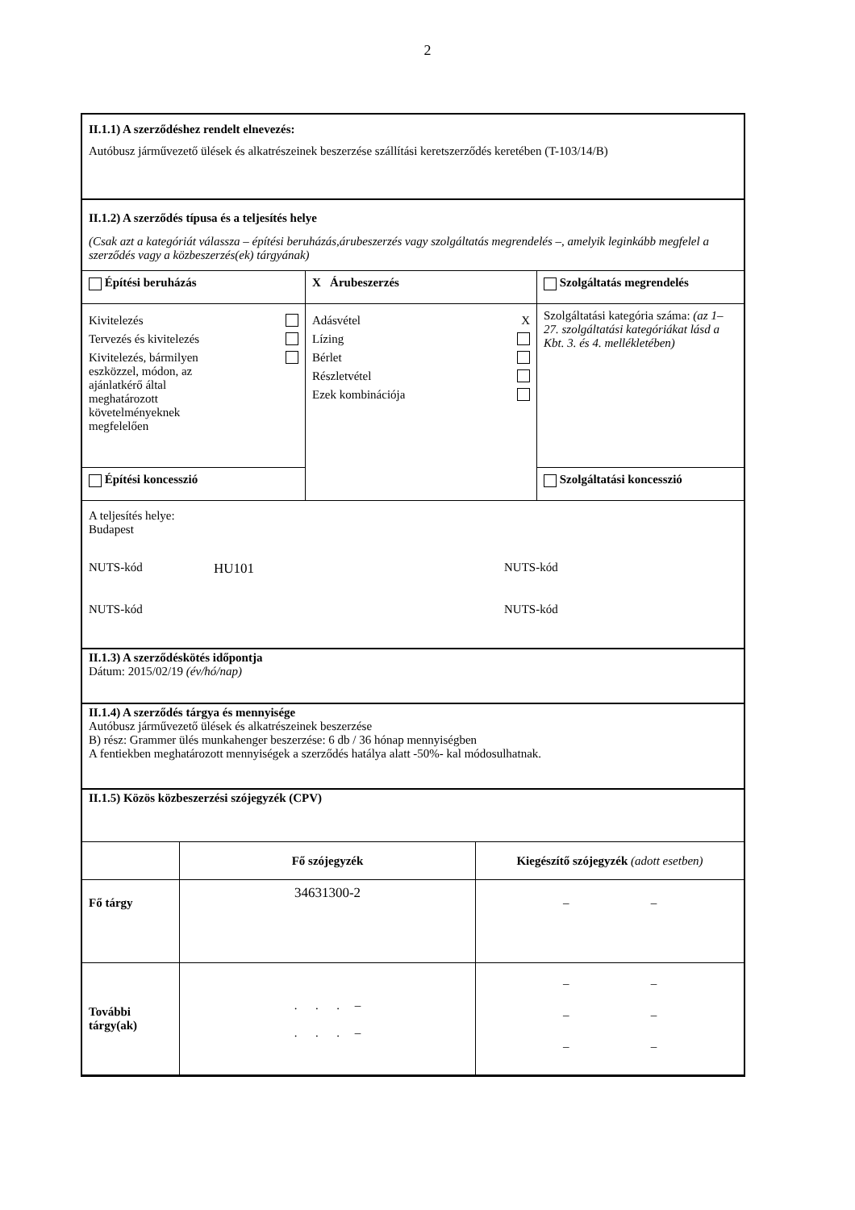2
II.1.1) A szerződéshez rendelt elnevezés:
Autóbusz járművezető ülések és alkatrészeinek beszerzése szállítási keretszerződés keretében (T-103/14/B)
II.1.2) A szerződés típusa és a teljesítés helye
(Csak azt a kategóriát válassza – építési beruházás,árubeszerzés vagy szolgáltatás megrendelés –, amelyik leginkább megfelel a szerződés vagy a közbeszerzés(ek) tárgyának)
| Építési beruházás | X Árubeszerzés | Szolgáltatás megrendelés |
| --- | --- | --- |
| Kivitelezés Tervezés és kivitelezés Kivitelezés, bármilyen eszközzel, módon, az ajánlatkérő által meghatározott követelményeknek megfelelően | Adásvétel X Lízing Bérlet Részletvétel Ezek kombinációja | Szolgáltatási kategória száma: (az 1–27. szolgáltatási kategóriákat lásd a Kbt. 3. és 4. mellékletében) |
| Építési koncesszió | | Szolgáltatási koncesszió |
A teljesítés helye:
Budapest
NUTS-kód HU101 NUTS-kód
NUTS-kód NUTS-kód
II.1.3) A szerződéskötés időpontja
Dátum: 2015/02/19 (év/hó/nap)
II.1.4) A szerződés tárgya és mennyisége
Autóbusz járművezető ülések és alkatrészeinek beszerzése
B) rész: Grammer ülés munkahenger beszerzése: 6 db / 36 hónap mennyiségben
A fentiekben meghatározott mennyiségek a szerződés hatálya alatt -50%- kal módosulhatnak.
II.1.5) Közös közbeszerzési szójegyzék (CPV)
| | Fő szójegyzék | Kiegészítő szójegyzék (adott esetben) |
| --- | --- | --- |
| Fő tárgy | 34631300-2 | – – |
| További tárgy(ak) | . . . – . . . – | – – – – – – |